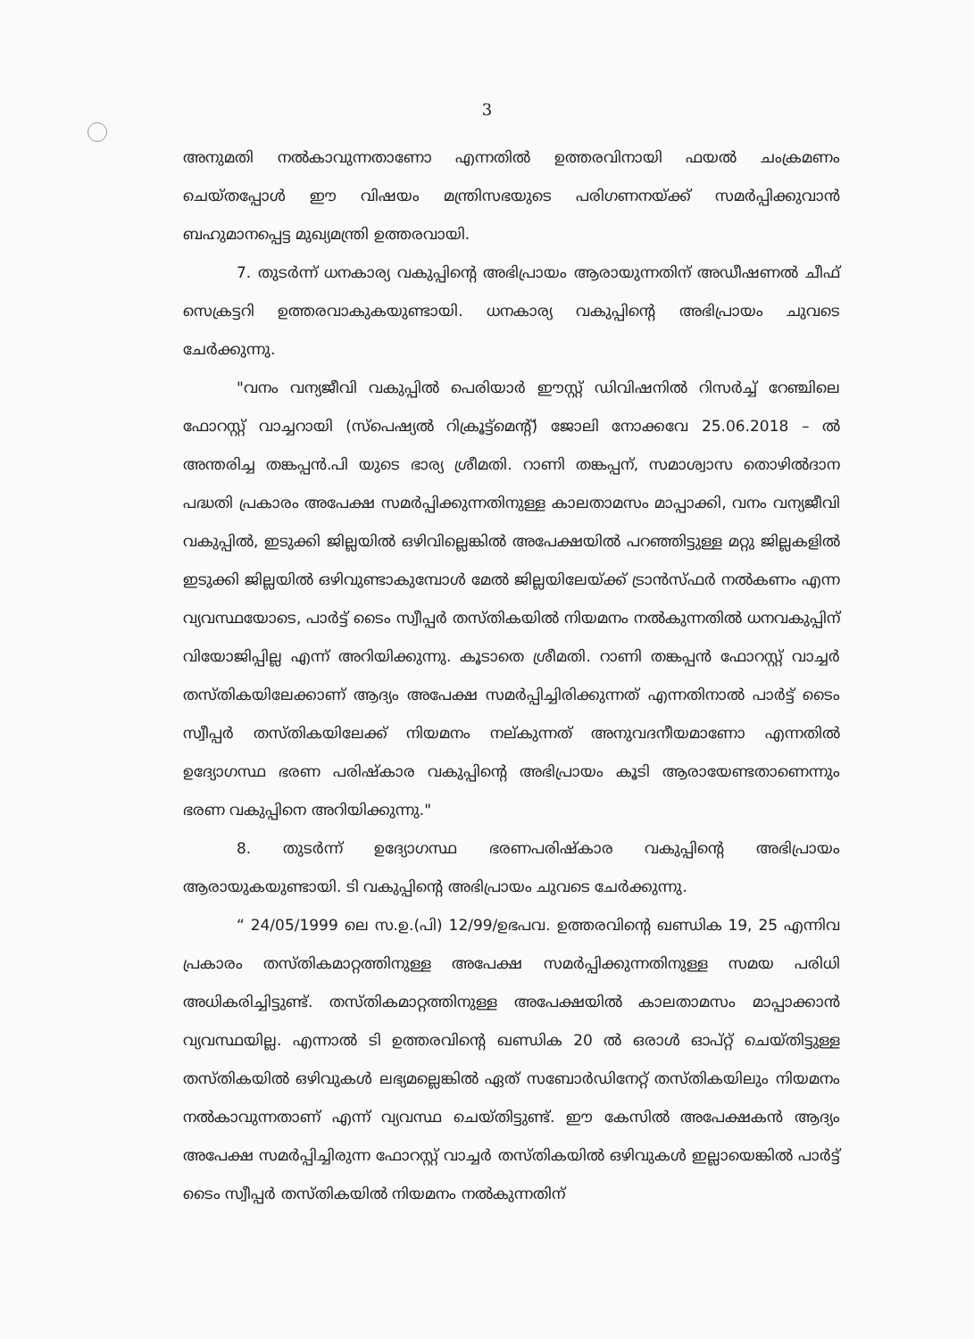3
അനുമതി നൽകാവുന്നതാണോ എന്നതിൽ ഉത്തരവിനായി ഫയൽ ചംക്രമണം ചെയ്തപ്പോൾ ഈ വിഷയം മന്ത്രിസഭയുടെ പരിഗണനയ്ക്ക് സമർപ്പിക്കുവാൻ ബഹുമാനപ്പെട്ട മുഖ്യമന്ത്രി ഉത്തരവായി.
7. തുടർന്ന് ധനകാര്യ വകുപ്പിന്റെ അഭിപ്രായം ആരായുന്നതിന് അഡീഷണൽ ചീഫ് സെക്രട്ടറി ഉത്തരവാകുകയുണ്ടായി. ധനകാര്യ വകുപ്പിന്റെ അഭിപ്രായം ചുവടെ ചേർക്കുന്നു.
"വനം വന്യജീവി വകുപ്പിൽ പെരിയാർ ഈസ്റ്റ് ഡിവിഷനിൽ റിസർച്ച് റേഞ്ചിലെ ഫോറസ്റ്റ് വാച്ചറായി (സ്പെഷ്യൽ റിക്രൂട്ട്മെന്റ്) ജോലി നോക്കവേ 25.06.2018 – ൽ അന്തരിച്ച തങ്കപ്പൻ.പി യുടെ ഭാര്യ ശ്രീമതി. റാണി തങ്കപ്പന്, സമാശ്വാസ തൊഴിൽദാന പദ്ധതി പ്രകാരം അപേക്ഷ സമർപ്പിക്കുന്നതിനുള്ള കാലതാമസം മാപ്പാക്കി, വനം വന്യജീവി വകുപ്പിൽ, ഇടുക്കി ജില്ലയിൽ ഒഴിവില്ലെങ്കിൽ അപേക്ഷയിൽ പറഞ്ഞിട്ടുള്ള മറ്റു ജില്ലകളിൽ ഇടുക്കി ജില്ലയിൽ ഒഴിവുണ്ടാകുമ്പോൾ മേൽ ജില്ലയിലേയ്ക്ക് ട്രാൻസ്ഫർ നൽകണം എന്ന വ്യവസ്ഥയോടെ, പാർട്ട് ടൈം സ്വീപ്പർ തസ്തികയിൽ നിയമനം നൽകുന്നതിൽ ധനവകുപ്പിന് വിയോജിപ്പില്ല എന്ന് അറിയിക്കുന്നു. കൂടാതെ ശ്രീമതി. റാണി തങ്കപ്പൻ ഫോറസ്റ്റ് വാച്ചർ തസ്തികയിലേക്കാണ് ആദ്യം അപേക്ഷ സമർപ്പിച്ചിരിക്കുന്നത് എന്നതിനാൽ പാർട്ട് ടൈം സ്വീപ്പർ തസ്തികയിലേക്ക് നിയമനം നല്കുന്നത് അനുവദനീയമാണോ എന്നതിൽ ഉദ്യോഗസ്ഥ ഭരണ പരിഷ്കാര വകുപ്പിന്റെ അഭിപ്രായം കൂടി ആരായേണ്ടതാണെന്നും ഭരണ വകുപ്പിനെ അറിയിക്കുന്നു."
8. തുടർന്ന് ഉദ്യോഗസ്ഥ ഭരണപരിഷ്കാര വകുപ്പിന്റെ അഭിപ്രായം ആരായുകയുണ്ടായി. ടി വകുപ്പിന്റെ അഭിപ്രായം ചുവടെ ചേർക്കുന്നു.
“ 24/05/1999 ലെ സ.ഉ.(പി) 12/99/ഉഭപവ. ഉത്തരവിന്റെ ഖണ്ഡിക 19, 25 എന്നിവ പ്രകാരം തസ്തികമാറ്റത്തിനുള്ള അപേക്ഷ സമർപ്പിക്കുന്നതിനുള്ള സമയ പരിധി അധികരിച്ചിട്ടുണ്ട്. തസ്തികമാറ്റത്തിനുള്ള അപേക്ഷയിൽ കാലതാമസം മാപ്പാക്കാൻ വ്യവസ്ഥയില്ല. എന്നാൽ ടി ഉത്തരവിന്റെ ഖണ്ഡിക 20 ൽ ഒരാൾ ഓപ്റ്റ് ചെയ്തിട്ടുള്ള തസ്തികയിൽ ഒഴിവുകൾ ലഭ്യമല്ലെങ്കിൽ ഏത് സബോർഡിനേറ്റ് തസ്തികയിലും നിയമനം നൽകാവുന്നതാണ് എന്ന് വ്യവസ്ഥ ചെയ്തിട്ടുണ്ട്. ഈ കേസിൽ അപേക്ഷകൻ ആദ്യം അപേക്ഷ സമർപ്പിച്ചിരുന്ന ഫോറസ്റ്റ് വാച്ചർ തസ്തികയിൽ ഒഴിവുകൾ ഇല്ലായെങ്കിൽ പാർട്ട് ടൈം സ്വീപ്പർ തസ്തികയിൽ നിയമനം നൽകുന്നതിന്